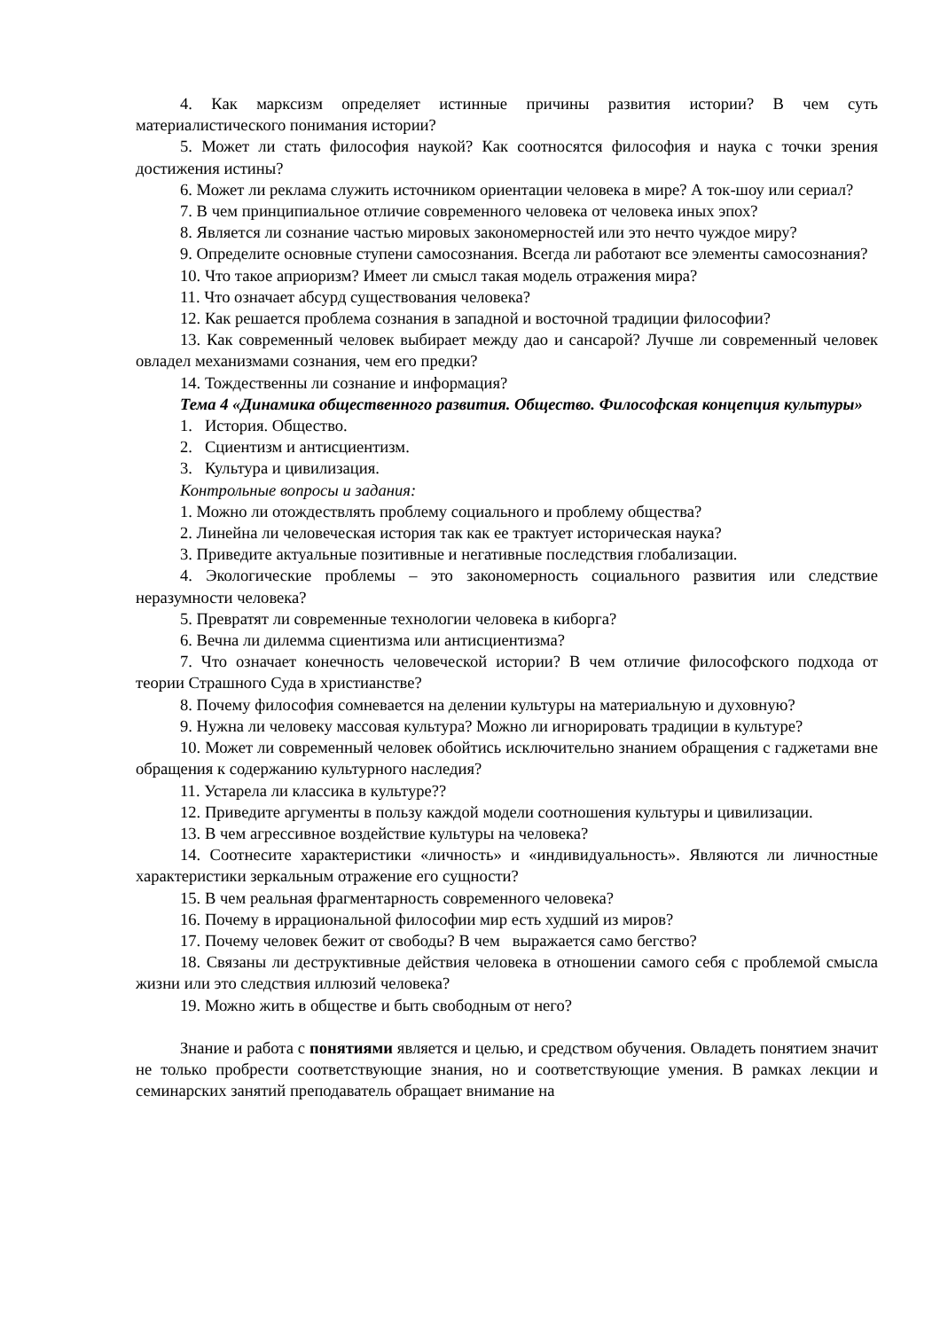4. Как марксизм определяет истинные причины развития истории? В чем суть материалистического понимания истории?
5. Может ли стать философия наукой? Как соотносятся философия и наука с точки зрения достижения истины?
6. Может ли реклама служить источником ориентации человека в мире? А ток-шоу или сериал?
7. В чем принципиальное отличие современного человека от человека иных эпох?
8. Является ли сознание частью мировых закономерностей или это нечто чуждое миру?
9. Определите основные ступени самосознания. Всегда ли работают все элементы самосознания?
10. Что такое априоризм? Имеет ли смысл такая модель отражения мира?
11. Что означает абсурд существования человека?
12. Как решается проблема сознания в западной и восточной традиции философии?
13. Как современный человек выбирает между дао и сансарой? Лучше ли современный человек овладел механизмами сознания, чем его предки?
14. Тождественны ли сознание и информация?
Тема 4 «Динамика общественного развития. Общество. Философская концепция культуры»
1. История. Общество.
2. Сциентизм и антисциентизм.
3. Культура и цивилизация.
Контрольные вопросы и задания:
1. Можно ли отождествлять проблему социального и проблему общества?
2. Линейна ли человеческая история так как ее трактует историческая наука?
3. Приведите актуальные позитивные и негативные последствия глобализации.
4. Экологические проблемы – это закономерность социального развития или следствие неразумности человека?
5. Превратят ли современные технологии человека в киборга?
6. Вечна ли дилемма сциентизма или антисциентизма?
7. Что означает конечность человеческой истории? В чем отличие философского подхода от теории Страшного Суда в христианстве?
8. Почему философия сомневается на делении культуры на материальную и духовную?
9. Нужна ли человеку массовая культура? Можно ли игнорировать традиции в культуре?
10. Может ли современный человек обойтись исключительно знанием обращения с гаджетами вне обращения к содержанию культурного наследия?
11. Устарела ли классика в культуре??
12. Приведите аргументы в пользу каждой модели соотношения культуры и цивилизации.
13. В чем агрессивное воздействие культуры на человека?
14. Соотнесите характеристики «личность» и «индивидуальность». Являются ли личностные характеристики зеркальным отражение его сущности?
15. В чем реальная фрагментарность современного человека?
16. Почему в иррациональной философии мир есть худший из миров?
17. Почему человек бежит от свободы? В чем выражается само бегство?
18. Связаны ли деструктивные действия человека в отношении самого себя с проблемой смысла жизни или это следствия иллюзий человека?
19. Можно жить в обществе и быть свободным от него?
Знание и работа с понятиями является и целью, и средством обучения. Овладеть понятием значит не только пробрести соответствующие знания, но и соответствующие умения. В рамках лекции и семинарских занятий преподаватель обращает внимание на